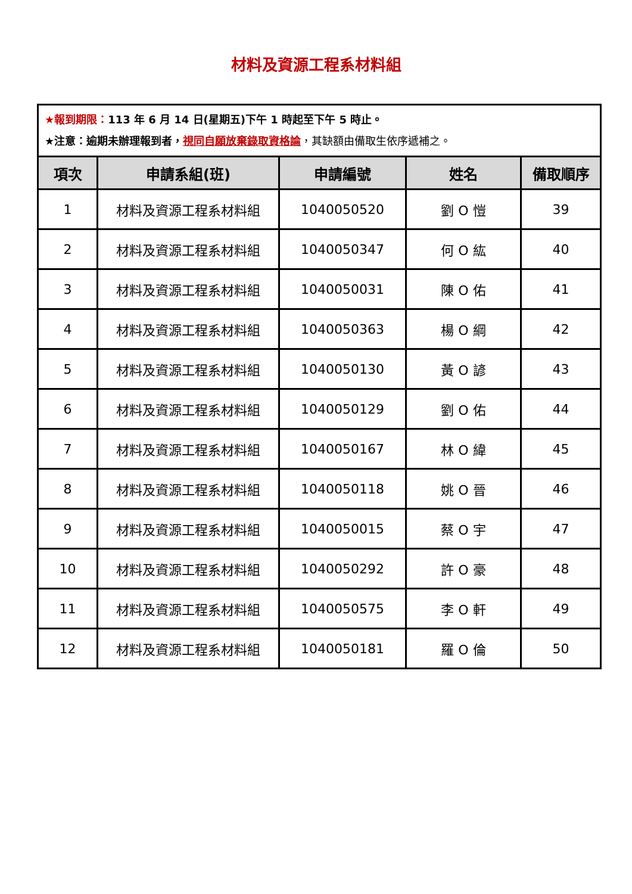材料及資源工程系材料組
| ★報到期限： 113 年 6 月 14 日(星期五)下午 1 時起至下午 5 時止。 ★注意：逾期未辦理報到者， 視同自願放棄錄取資格論 ，其缺額由備取生依序遞補之。 | | | | |
| 項次 | 申請系組(班) | 申請編號 | 姓名 | 備取順序 |
| 1 | 材料及資源工程系材料組 | 1040050520 | 劉 O 愷 | 39 |
| 2 | 材料及資源工程系材料組 | 1040050347 | 何 O 紘 | 40 |
| 3 | 材料及資源工程系材料組 | 1040050031 | 陳 O 佑 | 41 |
| 4 | 材料及資源工程系材料組 | 1040050363 | 楊 O 綱 | 42 |
| 5 | 材料及資源工程系材料組 | 1040050130 | 黃 O 諺 | 43 |
| 6 | 材料及資源工程系材料組 | 1040050129 | 劉 O 佑 | 44 |
| 7 | 材料及資源工程系材料組 | 1040050167 | 林 O 緯 | 45 |
| 8 | 材料及資源工程系材料組 | 1040050118 | 姚 O 晉 | 46 |
| 9 | 材料及資源工程系材料組 | 1040050015 | 蔡 O 宇 | 47 |
| 10 | 材料及資源工程系材料組 | 1040050292 | 許 O 豪 | 48 |
| 11 | 材料及資源工程系材料組 | 1040050575 | 李 O 軒 | 49 |
| 12 | 材料及資源工程系材料組 | 1040050181 | 羅 O 倫 | 50 |